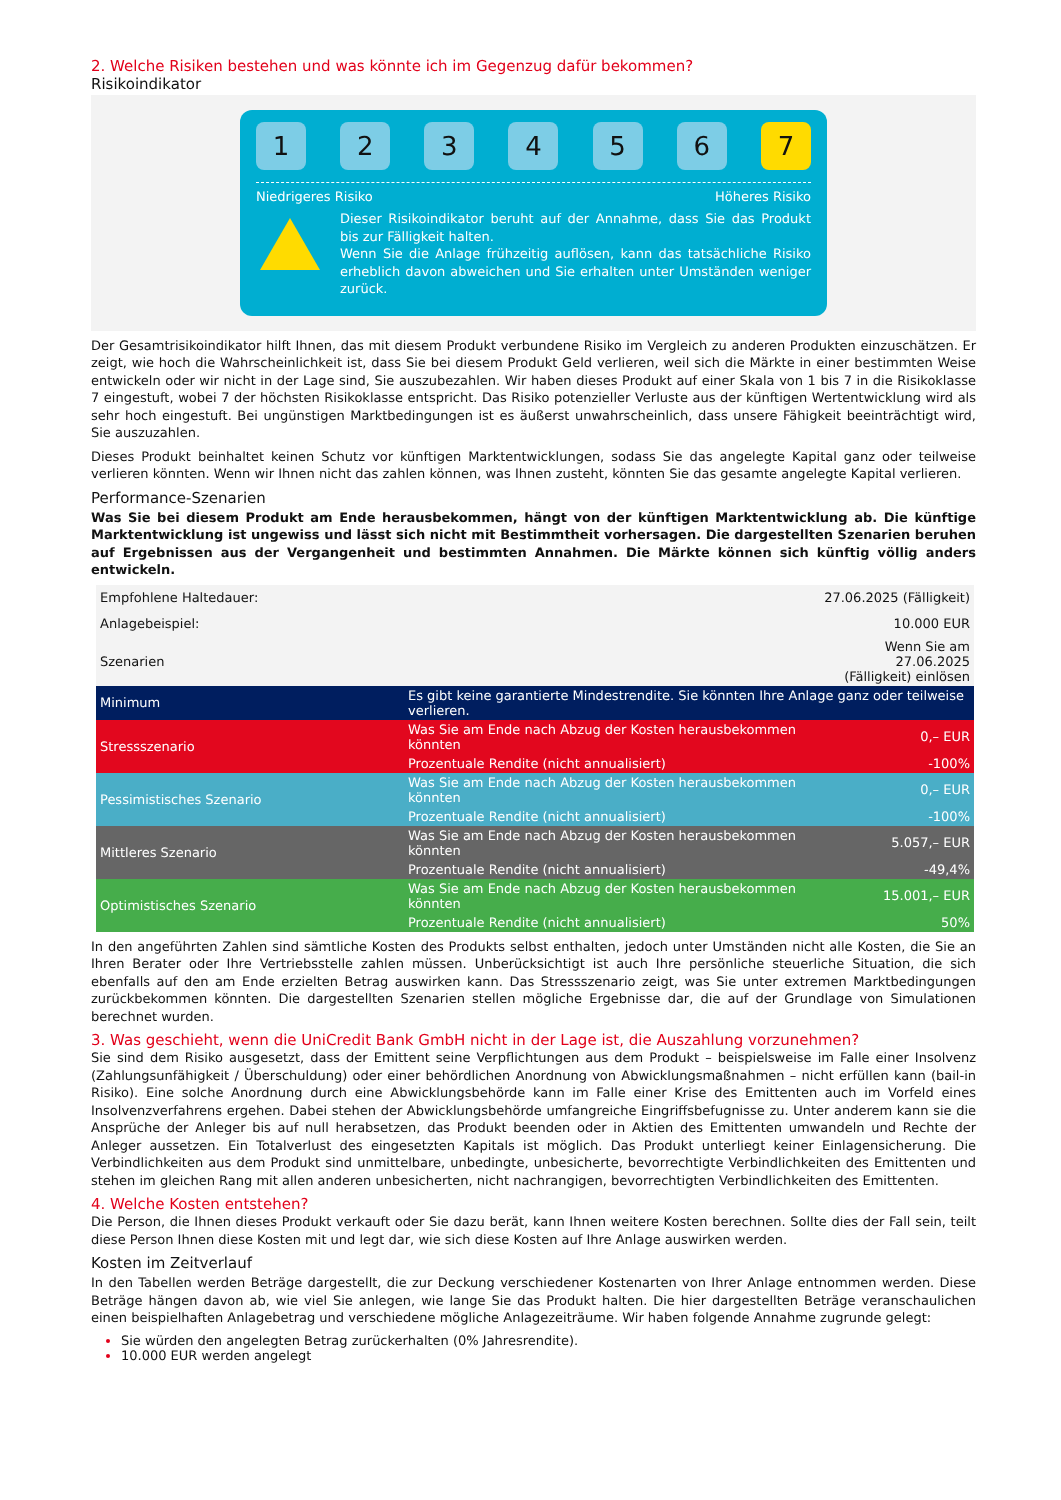2. Welche Risiken bestehen und was könnte ich im Gegenzug dafür bekommen?
Risikoindikator
1 2 3 4 5 6 7
Niedrigeres Risiko Höheres Risiko
Dieser Risikoindikator beruht auf der Annahme, dass Sie das Produkt bis zur Fälligkeit halten.
Wenn Sie die Anlage frühzeitig auflösen, kann das tatsächliche Risiko erheblich davon abweichen und Sie erhalten unter Umständen weniger zurück.
Der Gesamtrisikoindikator hilft Ihnen, das mit diesem Produkt verbundene Risiko im Vergleich zu anderen Produkten einzuschätzen. Er zeigt, wie hoch die Wahrscheinlichkeit ist, dass Sie bei diesem Produkt Geld verlieren, weil sich die Märkte in einer bestimmten Weise entwickeln oder wir nicht in der Lage sind, Sie auszubezahlen. Wir haben dieses Produkt auf einer Skala von 1 bis 7 in die Risikoklasse 7 eingestuft, wobei 7 der höchsten Risikoklasse entspricht. Das Risiko potenzieller Verluste aus der künftigen Wertentwicklung wird als sehr hoch eingestuft. Bei ungünstigen Marktbedingungen ist es äußerst unwahrscheinlich, dass unsere Fähigkeit beeinträchtigt wird, Sie auszuzahlen.
Dieses Produkt beinhaltet keinen Schutz vor künftigen Marktentwicklungen, sodass Sie das angelegte Kapital ganz oder teilweise verlieren könnten. Wenn wir Ihnen nicht das zahlen können, was Ihnen zusteht, könnten Sie das gesamte angelegte Kapital verlieren.
Performance-Szenarien
Was Sie bei diesem Produkt am Ende herausbekommen, hängt von der künftigen Marktentwicklung ab. Die künftige Marktentwicklung ist ungewiss und lässt sich nicht mit Bestimmtheit vorhersagen. Die dargestellten Szenarien beruhen auf Ergebnissen aus der Vergangenheit und bestimmten Annahmen. Die Märkte können sich künftig völlig anders entwickeln.
| Empfohlene Haltedauer: | | 27.06.2025 (Fälligkeit) |
| Anlagebeispiel: | | 10.000 EUR |
| Szenarien | | Wenn Sie am 27.06.2025 (Fälligkeit) einlösen |
| Minimum | Es gibt keine garantierte Mindestrendite. Sie könnten Ihre Anlage ganz oder teilweise verlieren. | |
| Stressszenario | Was Sie am Ende nach Abzug der Kosten herausbekommen könnten | 0,– EUR |
| | Prozentuale Rendite (nicht annualisiert) | -100% |
| Pessimistisches Szenario | Was Sie am Ende nach Abzug der Kosten herausbekommen könnten | 0,– EUR |
| | Prozentuale Rendite (nicht annualisiert) | -100% |
| Mittleres Szenario | Was Sie am Ende nach Abzug der Kosten herausbekommen könnten | 5.057,– EUR |
| | Prozentuale Rendite (nicht annualisiert) | -49,4% |
| Optimistisches Szenario | Was Sie am Ende nach Abzug der Kosten herausbekommen könnten | 15.001,– EUR |
| | Prozentuale Rendite (nicht annualisiert) | 50% |
In den angeführten Zahlen sind sämtliche Kosten des Produkts selbst enthalten, jedoch unter Umständen nicht alle Kosten, die Sie an Ihren Berater oder Ihre Vertriebsstelle zahlen müssen. Unberücksichtigt ist auch Ihre persönliche steuerliche Situation, die sich ebenfalls auf den am Ende erzielten Betrag auswirken kann. Das Stressszenario zeigt, was Sie unter extremen Marktbedingungen zurückbekommen könnten. Die dargestellten Szenarien stellen mögliche Ergebnisse dar, die auf der Grundlage von Simulationen berechnet wurden.
3. Was geschieht, wenn die UniCredit Bank GmbH nicht in der Lage ist, die Auszahlung vorzunehmen?
Sie sind dem Risiko ausgesetzt, dass der Emittent seine Verpflichtungen aus dem Produkt – beispielsweise im Falle einer Insolvenz (Zahlungsunfähigkeit / Überschuldung) oder einer behördlichen Anordnung von Abwicklungsmaßnahmen – nicht erfüllen kann (bail-in Risiko). Eine solche Anordnung durch eine Abwicklungsbehörde kann im Falle einer Krise des Emittenten auch im Vorfeld eines Insolvenzverfahrens ergehen. Dabei stehen der Abwicklungsbehörde umfangreiche Eingriffsbefugnisse zu. Unter anderem kann sie die Ansprüche der Anleger bis auf null herabsetzen, das Produkt beenden oder in Aktien des Emittenten umwandeln und Rechte der Anleger aussetzen. Ein Totalverlust des eingesetzten Kapitals ist möglich. Das Produkt unterliegt keiner Einlagensicherung. Die Verbindlichkeiten aus dem Produkt sind unmittelbare, unbedingte, unbesicherte, bevorrechtigte Verbindlichkeiten des Emittenten und stehen im gleichen Rang mit allen anderen unbesicherten, nicht nachrangigen, bevorrechtigten Verbindlichkeiten des Emittenten.
4. Welche Kosten entstehen?
Die Person, die Ihnen dieses Produkt verkauft oder Sie dazu berät, kann Ihnen weitere Kosten berechnen. Sollte dies der Fall sein, teilt diese Person Ihnen diese Kosten mit und legt dar, wie sich diese Kosten auf Ihre Anlage auswirken werden.
Kosten im Zeitverlauf
In den Tabellen werden Beträge dargestellt, die zur Deckung verschiedener Kostenarten von Ihrer Anlage entnommen werden. Diese Beträge hängen davon ab, wie viel Sie anlegen, wie lange Sie das Produkt halten. Die hier dargestellten Beträge veranschaulichen einen beispielhaften Anlagebetrag und verschiedene mögliche Anlagezeiträume. Wir haben folgende Annahme zugrunde gelegt:
Sie würden den angelegten Betrag zurückerhalten (0% Jahresrendite).
10.000 EUR werden angelegt